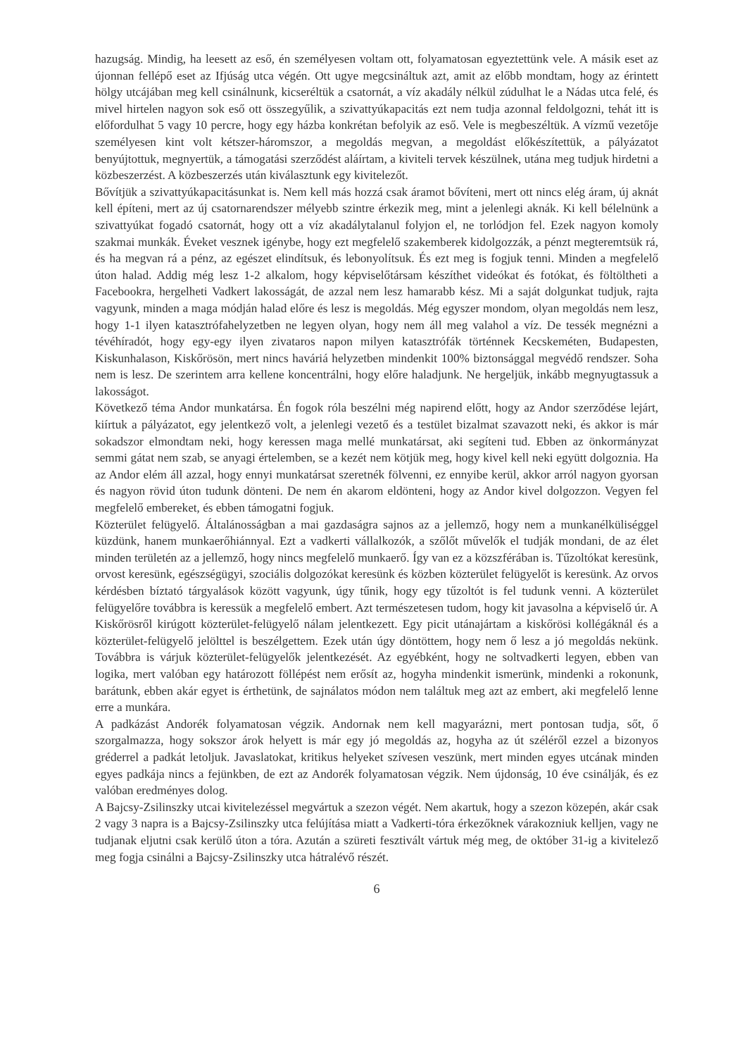hazugság. Mindig, ha leesett az eső, én személyesen voltam ott, folyamatosan egyeztettünk vele. A másik eset az újonnan fellépő eset az Ifjúság utca végén. Ott ugye megcsináltuk azt, amit az előbb mondtam, hogy az érintett hölgy utcájában meg kell csinálnunk, kicseréltük a csatornát, a víz akadály nélkül zúdulhat le a Nádas utca felé, és mivel hirtelen nagyon sok eső ott összegyűlik, a szivattyúkapacitás ezt nem tudja azonnal feldolgozni, tehát itt is előfordulhat 5 vagy 10 percre, hogy egy házba konkrétan befolyik az eső. Vele is megbeszéltük. A vízmű vezetője személyesen kint volt kétszer-háromszor, a megoldás megvan, a megoldást előkészítettük, a pályázatot benyújtottuk, megnyertük, a támogatási szerződést aláírtam, a kiviteli tervek készülnek, utána meg tudjuk hirdetni a közbeszerzést. A közbeszerzés után kiválasztunk egy kivitelezőt.
Bővítjük a szivattyúkapacitásunkat is. Nem kell más hozzá csak áramot bővíteni, mert ott nincs elég áram, új aknát kell építeni, mert az új csatornarendszer mélyebb szintre érkezik meg, mint a jelenlegi aknák. Ki kell bélelnünk a szivattyúkat fogadó csatornát, hogy ott a víz akadálytalanul folyjon el, ne torlódjon fel. Ezek nagyon komoly szakmai munkák. Éveket vesznek igénybe, hogy ezt megfelelő szakemberek kidolgozzák, a pénzt megteremtsük rá, és ha megvan rá a pénz, az egészet elindítsuk, és lebonyolítsuk. És ezt meg is fogjuk tenni. Minden a megfelelő úton halad. Addig még lesz 1-2 alkalom, hogy képviselőtársam készíthet videókat és fotókat, és föltöltheti a Facebookra, hergelheti Vadkert lakosságát, de azzal nem lesz hamarabb kész. Mi a saját dolgunkat tudjuk, rajta vagyunk, minden a maga módján halad előre és lesz is megoldás. Még egyszer mondom, olyan megoldás nem lesz, hogy 1-1 ilyen katasztrófahelyzetben ne legyen olyan, hogy nem áll meg valahol a víz. De tessék megnézni a tévéhíradót, hogy egy-egy ilyen zivataros napon milyen katasztrófák történnek Kecskeméten, Budapesten, Kiskunhalason, Kiskőrösön, mert nincs haváriá helyzetben mindenkit 100% biztonsággal megvédő rendszer. Soha nem is lesz. De szerintem arra kellene koncentrálni, hogy előre haladjunk. Ne hergeljük, inkább megnyugtassuk a lakosságot.
Következő téma Andor munkatársa. Én fogok róla beszélni még napirend előtt, hogy az Andor szerződése lejárt, kiírtuk a pályázatot, egy jelentkező volt, a jelenlegi vezető és a testület bizalmat szavazott neki, és akkor is már sokadszor elmondtam neki, hogy keressen maga mellé munkatársat, aki segíteni tud. Ebben az önkormányzat semmi gátat nem szab, se anyagi értelemben, se a kezét nem kötjük meg, hogy kivel kell neki együtt dolgoznia. Ha az Andor elém áll azzal, hogy ennyi munkatársat szeretnék fölvenni, ez ennyibe kerül, akkor arról nagyon gyorsan és nagyon rövid úton tudunk dönteni. De nem én akarom eldönteni, hogy az Andor kivel dolgozzon. Vegyen fel megfelelő embereket, és ebben támogatni fogjuk.
Közterület felügyelő. Általánosságban a mai gazdaságra sajnos az a jellemző, hogy nem a munkanélküliséggel küzdünk, hanem munkaerőhiánnyal. Ezt a vadkerti vállalkozók, a szőlőt művelők el tudják mondani, de az élet minden területén az a jellemző, hogy nincs megfelelő munkaerő. Így van ez a közszférában is. Tűzoltókat keresünk, orvost keresünk, egészségügyi, szociális dolgozókat keresünk és közben közterület felügyelőt is keresünk. Az orvos kérdésben bíztató tárgyalások között vagyunk, úgy tűnik, hogy egy tűzoltót is fel tudunk venni. A közterület felügyelőre továbbra is keressük a megfelelő embert. Azt természetesen tudom, hogy kit javasolna a képviselő úr. A Kiskőrösről kirúgott közterület-felügyelő nálam jelentkezett. Egy picit utánajártam a kiskőrösi kollégáknál és a közterület-felügyelő jelölttel is beszélgettem. Ezek után úgy döntöttem, hogy nem ő lesz a jó megoldás nekünk. Továbbra is várjuk közterület-felügyelők jelentkezését. Az egyébként, hogy ne soltvadkerti legyen, ebben van logika, mert valóban egy határozott föllépést nem erősít az, hogyha mindenkit ismerünk, mindenki a rokonunk, barátunk, ebben akár egyet is érthetünk, de sajnálatos módon nem találtuk meg azt az embert, aki megfelelő lenne erre a munkára.
A padkázást Andorék folyamatosan végzik. Andornak nem kell magyarázni, mert pontosan tudja, sőt, ő szorgalmazza, hogy sokszor árok helyett is már egy jó megoldás az, hogyha az út széléről ezzel a bizonyos gréderrel a padkát letoljuk. Javaslatokat, kritikus helyeket szívesen veszünk, mert minden egyes utcának minden egyes padkája nincs a fejünkben, de ezt az Andorék folyamatosan végzik. Nem újdonság, 10 éve csinálják, és ez valóban eredményes dolog.
A Bajcsy-Zsilinszky utcai kivitelezéssel megvártuk a szezon végét. Nem akartuk, hogy a szezon közepén, akár csak 2 vagy 3 napra is a Bajcsy-Zsilinszky utca felújítása miatt a Vadkerti-tóra érkezőknek várakozniuk kelljen, vagy ne tudjanak eljutni csak kerülő úton a tóra. Azután a szüreti fesztivált vártuk még meg, de október 31-ig a kivitelező meg fogja csinálni a Bajcsy-Zsilinszky utca hátralévő részét.
6